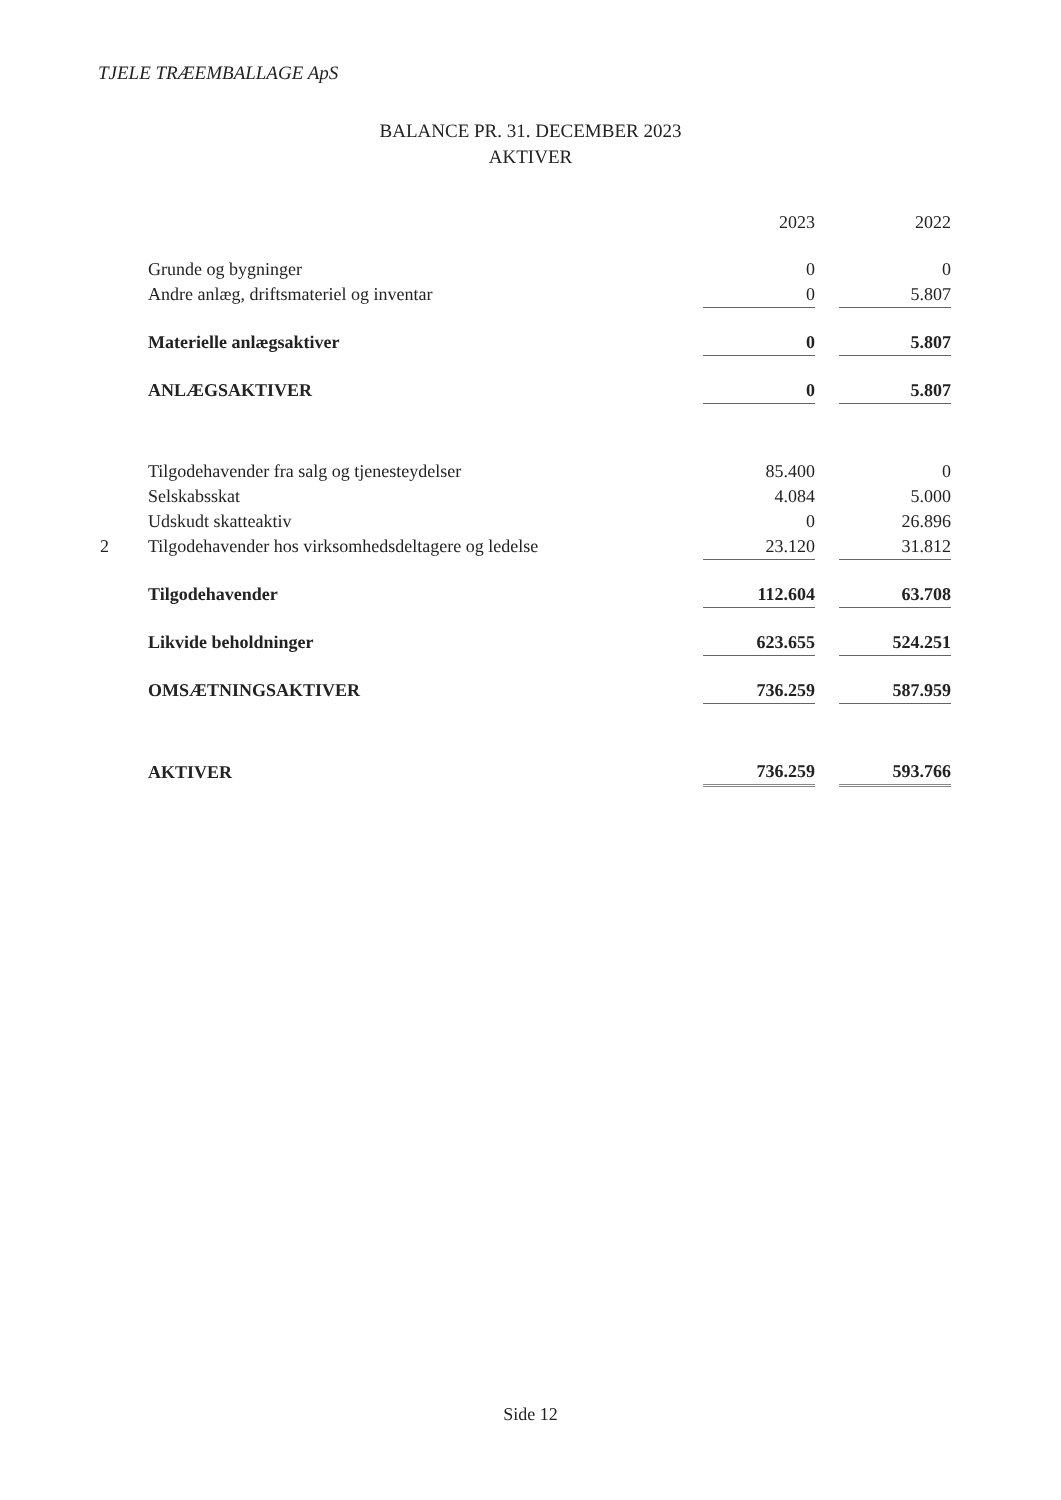TJELE TRÆEMBALLAGE ApS
BALANCE PR. 31. DECEMBER 2023
AKTIVER
| | | 2023 | | 2022 |
| --- | --- | --- | --- | --- |
| | Grunde og bygninger | 0 | | 0 |
| | Andre anlæg, driftsmateriel og inventar | 0 | | 5.807 |
| | Materielle anlægsaktiver | 0 | | 5.807 |
| | ANLÆGSAKTIVER | 0 | | 5.807 |
| | Tilgodehavender fra salg og tjenesteydelser | 85.400 | | 0 |
| | Selskabsskat | 4.084 | | 5.000 |
| | Udskudt skatteaktiv | 0 | | 26.896 |
| 2 | Tilgodehavender hos virksomhedsdeltagere og ledelse | 23.120 | | 31.812 |
| | Tilgodehavender | 112.604 | | 63.708 |
| | Likvide beholdninger | 623.655 | | 524.251 |
| | OMSÆTNINGSAKTIVER | 736.259 | | 587.959 |
| | AKTIVER | 736.259 | | 593.766 |
Side 12